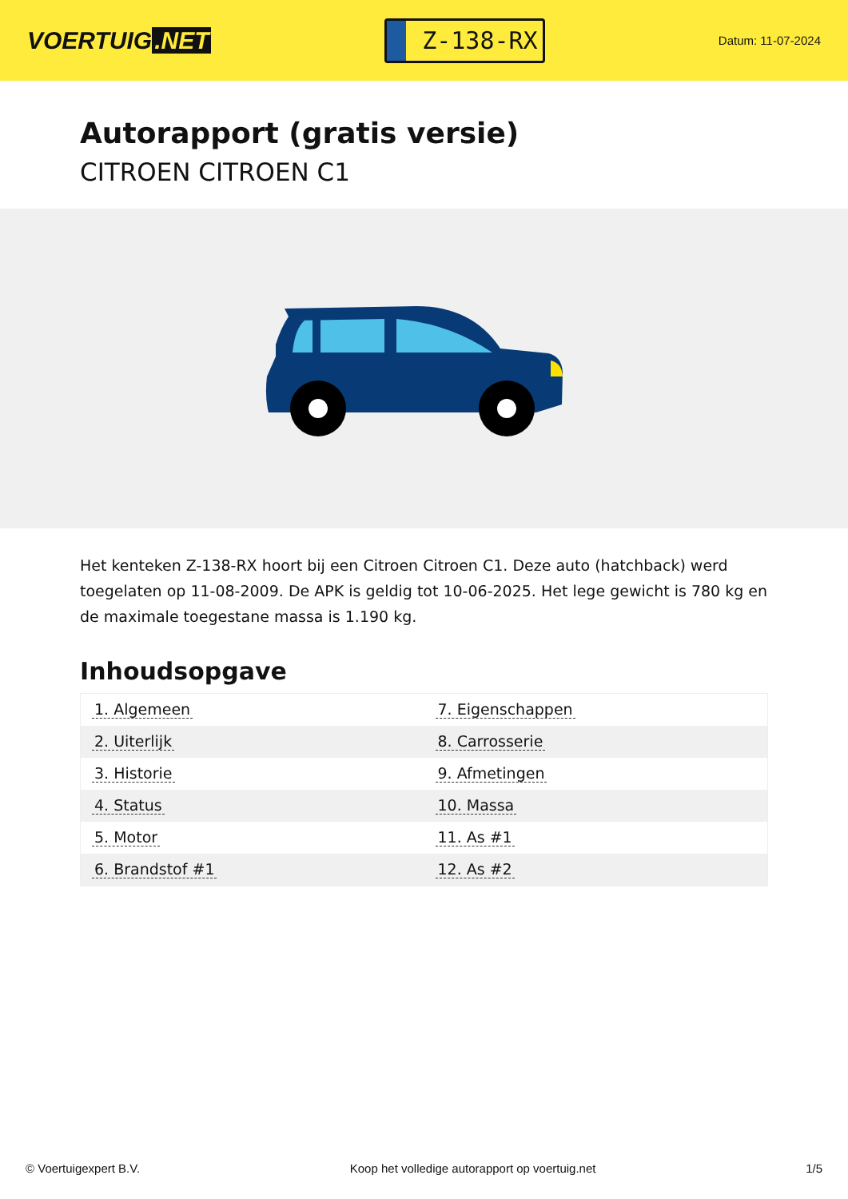VOERTUIG.NET
Z-138-RX
Datum: 11-07-2024
Autorapport (gratis versie)
CITROEN CITROEN C1
Het kenteken Z-138-RX hoort bij een Citroen Citroen C1. Deze auto (hatchback) werd toegelaten op 11-08-2009. De APK is geldig tot 10-06-2025. Het lege gewicht is 780 kg en de maximale toegestane massa is 1.190 kg.
Inhoudsopgave
| 1. Algemeen | 7. Eigenschappen |
| 2. Uiterlijk | 8. Carrosserie |
| 3. Historie | 9. Afmetingen |
| 4. Status | 10. Massa |
| 5. Motor | 11. As #1 |
| 6. Brandstof #1 | 12. As #2 |
© Voertuigexpert B.V. Koop het volledige autorapport op voertuig.net 1/5